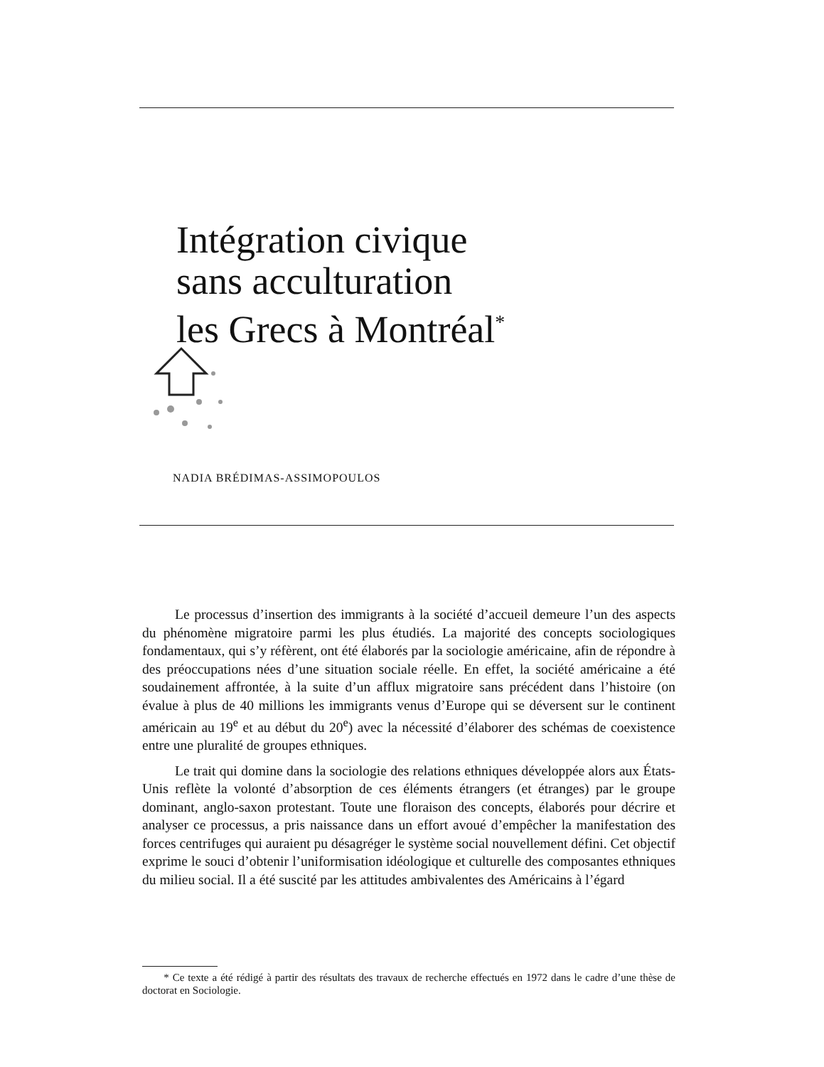Intégration civique
sans acculturation
les Grecs à Montréal<sup>*</sup>
NADIA BRÉDIMAS-ASSIMOPOULOS
Le processus d’insertion des immigrants à la société d’accueil demeure l’un des aspects du phénomène migratoire parmi les plus étudiés. La majorité des concepts sociologiques fondamentaux, qui s’y réfèrent, ont été élaborés par la sociologie américaine, afin de répondre à des préoccupations nées d’une situation sociale réelle. En effet, la société américaine a été soudainement affrontée, à la suite d’un afflux migratoire sans précédent dans l’histoire (on évalue à plus de 40 millions les immigrants venus d’Europe qui se déversent sur le continent américain au 19<sup>e</sup> et au début du 20<sup>e</sup>) avec la nécessité d’élaborer des schémas de coexistence entre une pluralité de groupes ethniques.
Le trait qui domine dans la sociologie des relations ethniques développée alors aux États-Unis reflète la volonté d’absorption de ces éléments étrangers (et étranges) par le groupe dominant, anglo-saxon protestant. Toute une floraison des concepts, élaborés pour décrire et analyser ce processus, a pris naissance dans un effort avoué d’empêcher la manifestation des forces centrifuges qui auraient pu désagréger le système social nouvellement défini. Cet objectif exprime le souci d’obtenir l’uniformisation idéologique et culturelle des composantes ethniques du milieu social. Il a été suscité par les attitudes ambivalentes des Américains à l’égard
* Ce texte a été rédigé à partir des résultats des travaux de recherche effectués en 1972 dans le cadre d’une thèse de doctorat en Sociologie.